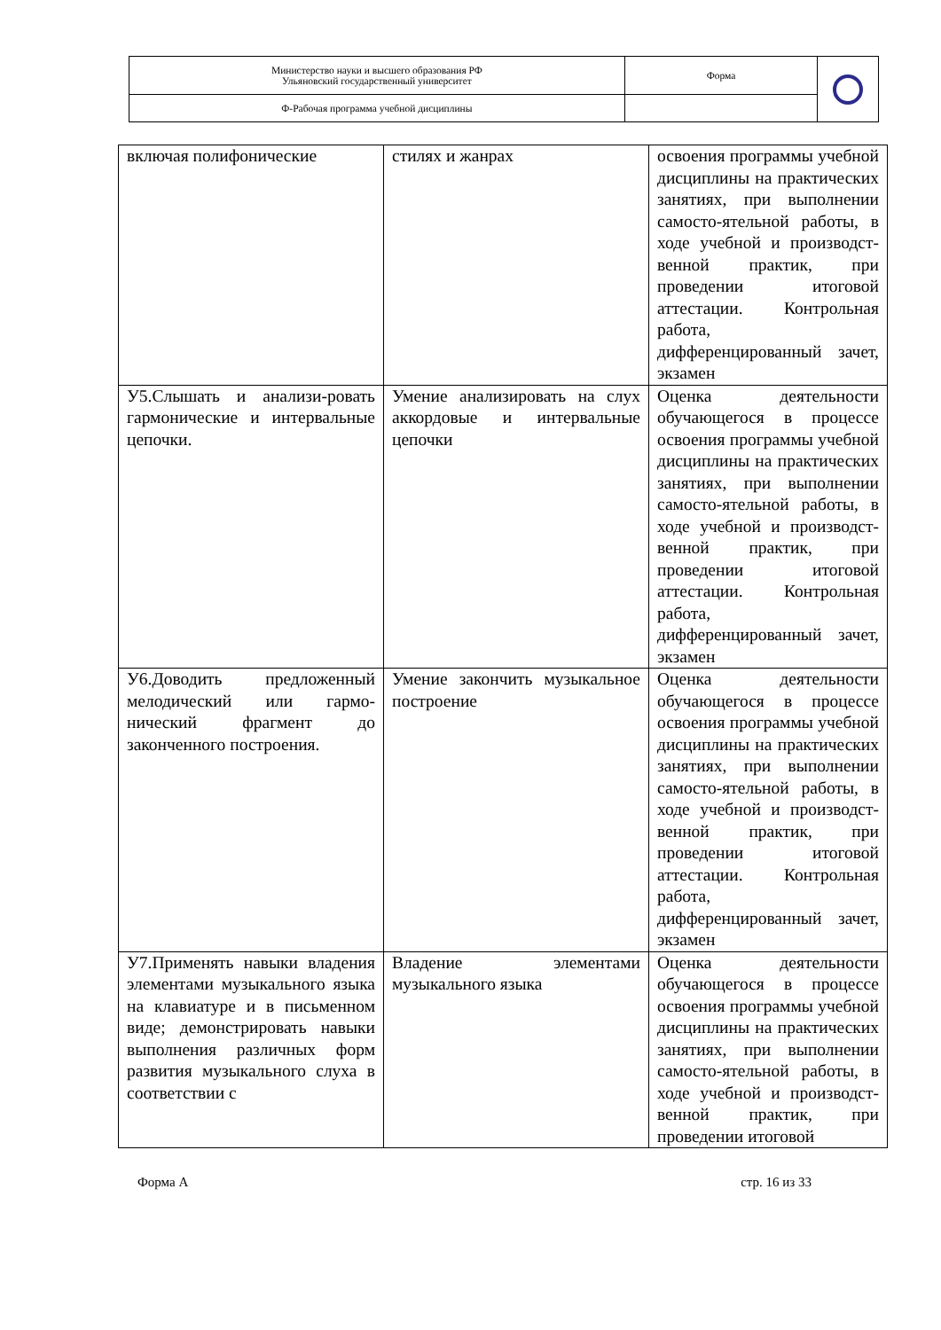| Министерство науки и высшего образования РФ Ульяновский государственный университет | Форма | |
| Ф-Рабочая программа учебной дисциплины | | |
| включая полифонические | стилях и жанрах | освоения программы учебной дисциплины на практических занятиях, при выполнении самосто-ятельной работы, в ходе учебной и производст-венной практик, при проведении итоговой аттестации. Контрольная работа, дифференцированный зачет, экзамен |
| У5.Слышать и анализи-ровать гармонические и интервальные цепочки. | Умение анализировать на слух аккордовые и интервальные цепочки | Оценка деятельности обучающегося в процессе освоения программы учебной дисциплины на практических занятиях, при выполнении самосто-ятельной работы, в ходе учебной и производст-венной практик, при проведении итоговой аттестации. Контрольная работа, дифференцированный зачет, экзамен |
| У6.Доводить предложенный мелодический или гармо-нический фрагмент до законченного построения. | Умение закончить музыкальное построение | Оценка деятельности обучающегося в процессе освоения программы учебной дисциплины на практических занятиях, при выполнении самосто-ятельной работы, в ходе учебной и производст-венной практик, при проведении итоговой аттестации. Контрольная работа, дифференцированный зачет, экзамен |
| У7.Применять навыки владения элементами музыкального языка на клавиатуре и в письменном виде; демонстрировать навыки выполнения различных форм развития музыкального слуха в соответствии с | Владение элементами музыкального языка | Оценка деятельности обучающегося в процессе освоения программы учебной дисциплины на практических занятиях, при выполнении самосто-ятельной работы, в ходе учебной и производст-венной практик, при проведении итоговой |
Форма А стр. 16 из 33